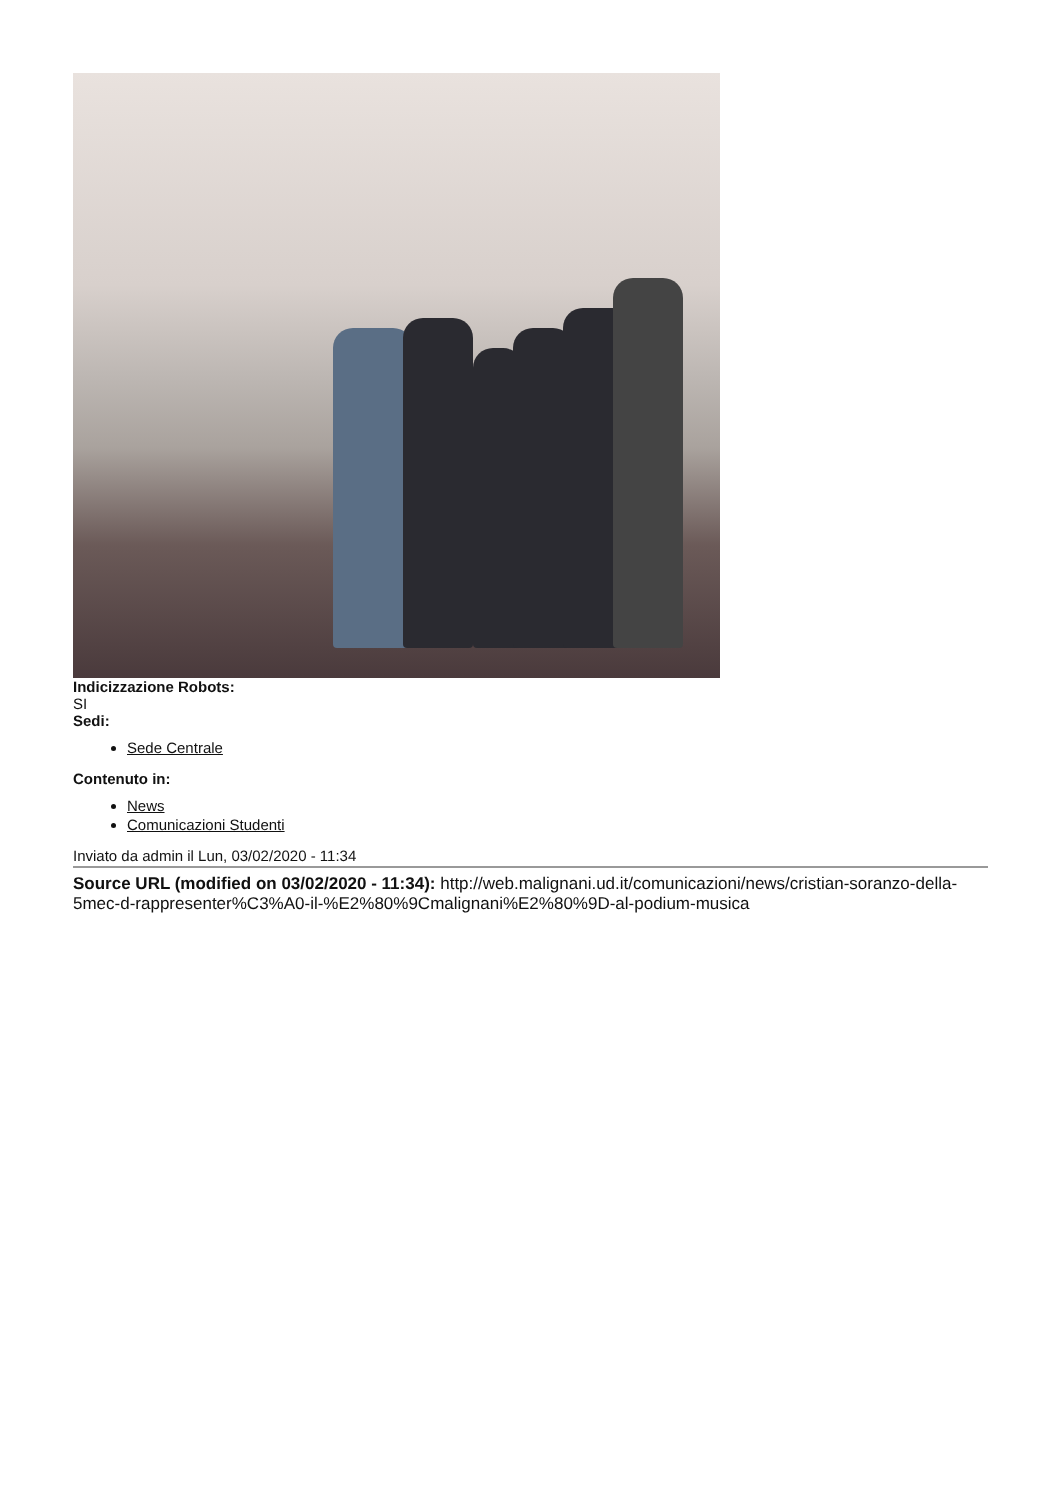Indicizzazione Robots:
SI
Sedi:
Sede Centrale
Contenuto in:
News
Comunicazioni Studenti
Inviato da admin il Lun, 03/02/2020 - 11:34
Source URL (modified on 03/02/2020 - 11:34): http://web.malignani.ud.it/comunicazioni/news/cristian-soranzo-della-5mec-d-rappresenter%C3%A0-il-%E2%80%9Cmalignani%E2%80%9D-al-podium-musica